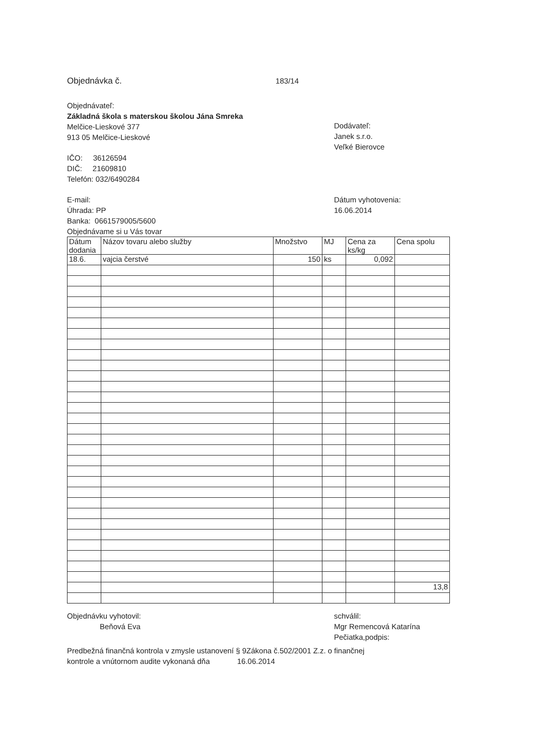Objednávka č. 183/14
Objednávateľ:
Základná škola s materskou školou Jána Smreka
Melčice-Lieskové 377
913 05 Melčice-Lieskové
IČO: 36126594
DIČ: 21609810
Telefón: 032/6490284
Dodávateľ:
Janek s.r.o.
Veľké Bierovce
E-mail:
Úhrada: PP
Banka: 0661579005/5600
Objednávame si u Vás tovar
Dátum vyhotovenia:
16.06.2014
| Dátum dodania | Názov tovaru alebo služby | Množstvo | MJ | Cena za ks/kg | Cena spolu |
| --- | --- | --- | --- | --- | --- |
| 18.6. | vajcia čerstvé | 150 | ks | 0,092 | |
| | | | | | 13,8 |
Objednávku vyhotovil:
Beňová Eva
schválil:
Mgr Remencová Katarína
Pečiatka,podpis:
Predbežná finančná kontrola v zmysle ustanovení § 9Zákona č.502/2001 Z.z. o finančnej
kontrole a vnútornom audite vykonaná dňa 16.06.2014